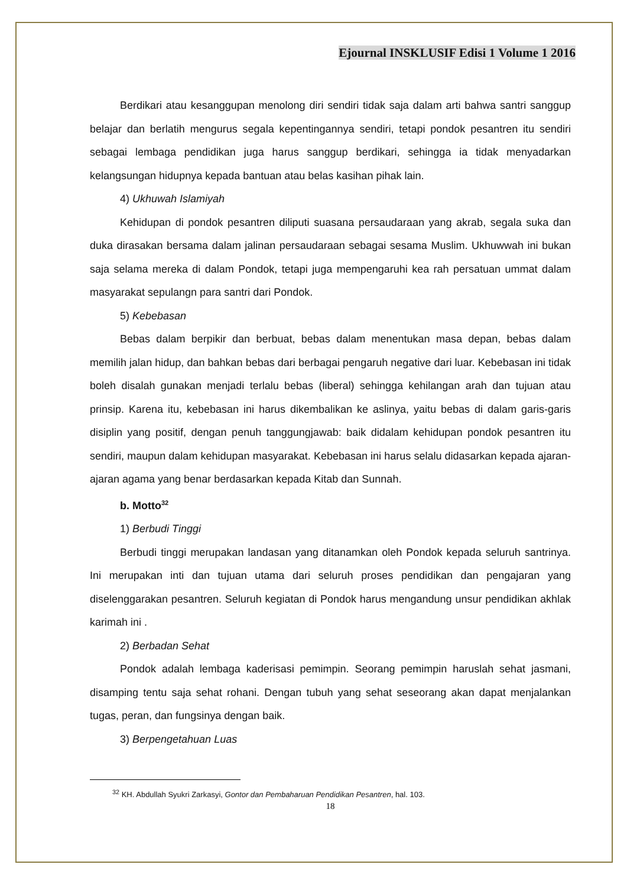Ejournal INSKLUSIF Edisi 1 Volume 1 2016
Berdikari atau kesanggupan menolong diri sendiri tidak saja dalam arti bahwa santri sanggup belajar dan berlatih mengurus segala kepentingannya sendiri, tetapi pondok pesantren itu sendiri sebagai lembaga pendidikan juga harus sanggup berdikari, sehingga ia tidak menyadarkan kelangsungan hidupnya kepada bantuan atau belas kasihan pihak lain.
4) Ukhuwah Islamiyah
Kehidupan di pondok pesantren diliputi suasana persaudaraan yang akrab, segala suka dan duka dirasakan bersama dalam jalinan persaudaraan sebagai sesama Muslim. Ukhuwwah ini bukan saja selama mereka di dalam Pondok, tetapi juga mempengaruhi kea rah persatuan ummat dalam masyarakat sepulangn para santri dari Pondok.
5) Kebebasan
Bebas dalam berpikir dan berbuat, bebas dalam menentukan masa depan, bebas dalam memilih jalan hidup, dan bahkan bebas dari berbagai pengaruh negative dari luar. Kebebasan ini tidak boleh disalah gunakan menjadi terlalu bebas (liberal) sehingga kehilangan arah dan tujuan atau prinsip. Karena itu, kebebasan ini harus dikembalikan ke aslinya, yaitu bebas di dalam garis-garis disiplin yang positif, dengan penuh tanggungjawab: baik didalam kehidupan pondok pesantren itu sendiri, maupun dalam kehidupan masyarakat. Kebebasan ini harus selalu didasarkan kepada ajaran-ajaran agama yang benar berdasarkan kepada Kitab dan Sunnah.
b. Motto<sup>32</sup>
1) Berbudi Tinggi
Berbudi tinggi merupakan landasan yang ditanamkan oleh Pondok kepada seluruh santrinya. Ini merupakan inti dan tujuan utama dari seluruh proses pendidikan dan pengajaran yang diselenggarakan pesantren. Seluruh kegiatan di Pondok harus mengandung unsur pendidikan akhlak karimah ini .
2) Berbadan Sehat
Pondok adalah lembaga kaderisasi pemimpin. Seorang pemimpin haruslah sehat jasmani, disamping tentu saja sehat rohani. Dengan tubuh yang sehat seseorang akan dapat menjalankan tugas, peran, dan fungsinya dengan baik.
3) Berpengetahuan Luas
<sup>32</sup> KH. Abdullah Syukri Zarkasyi, Gontor dan Pembaharuan Pendidikan Pesantren, hal. 103.
18